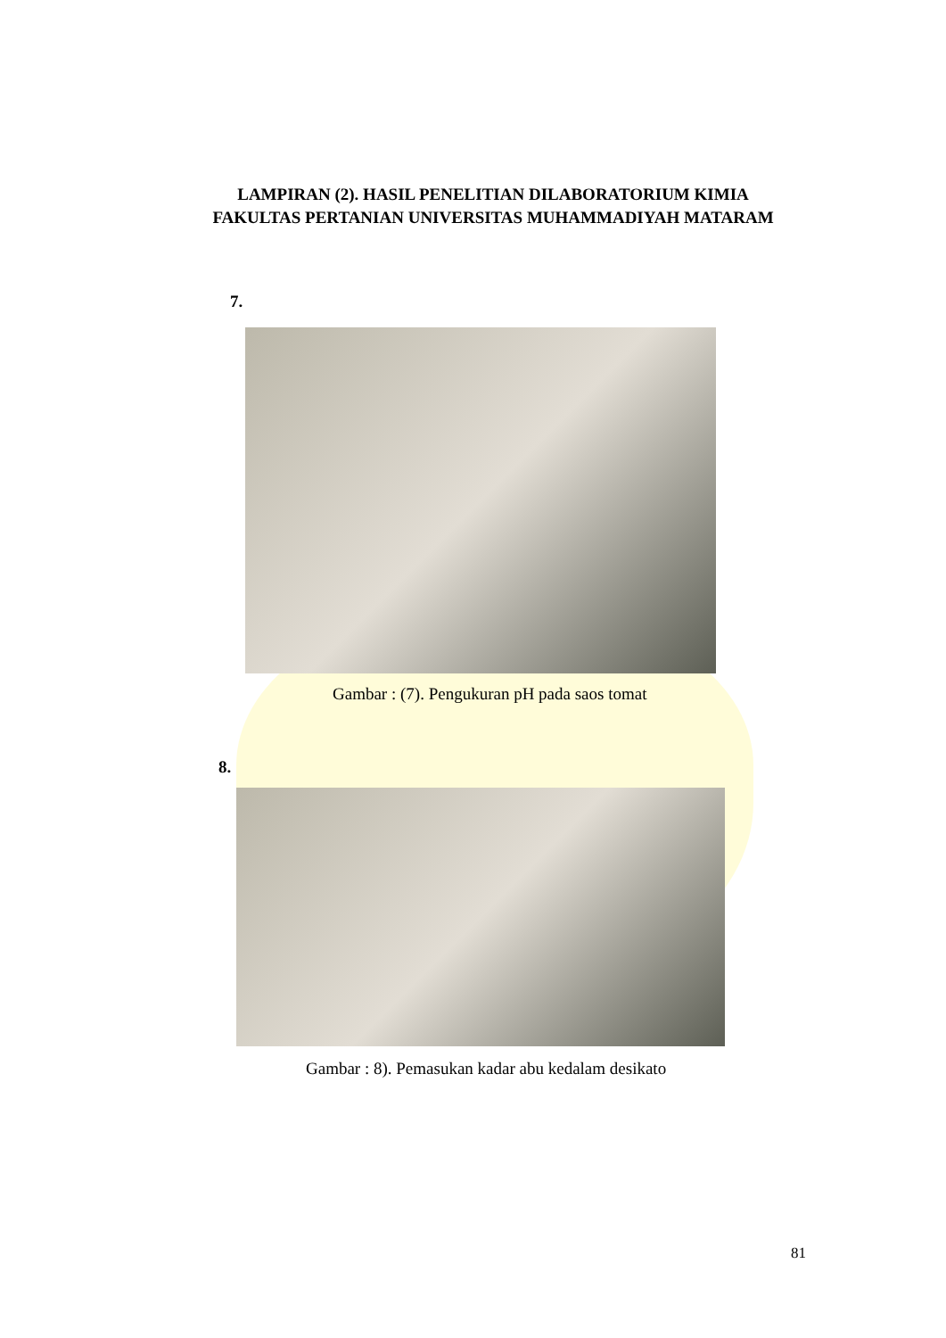LAMPIRAN (2). HASIL PENELITIAN DILABORATORIUM KIMIA FAKULTAS PERTANIAN UNIVERSITAS MUHAMMADIYAH MATARAM
7.
Gambar : (7). Pengukuran pH pada saos tomat
8.
Gambar : 8). Pemasukan kadar abu kedalam desikato
81